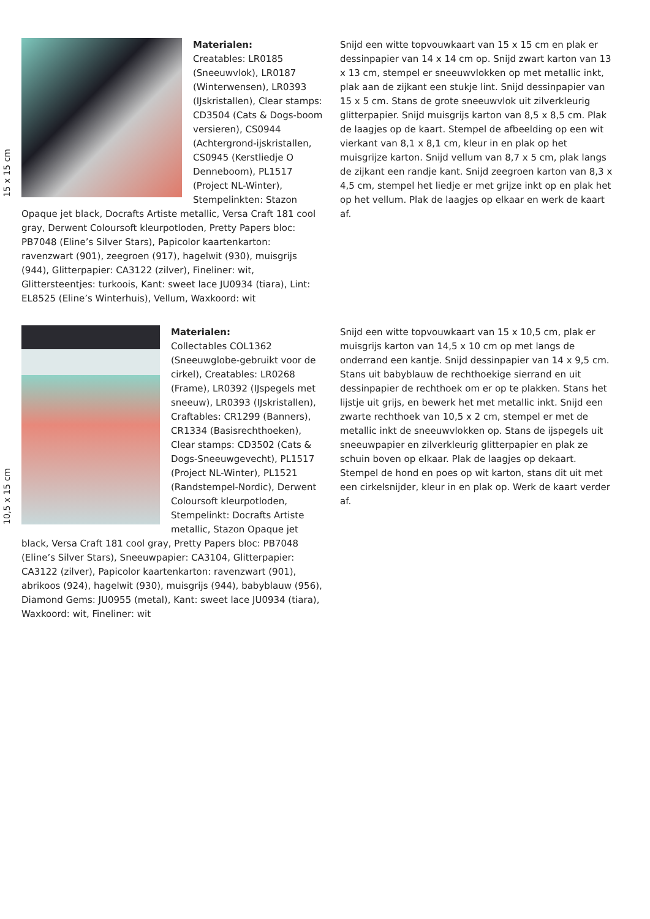15 x 15 cm
Materialen:
Creatables: LR0185 (Sneeuwvlok), LR0187 (Winterwensen), LR0393 (IJskristallen), Clear stamps: CD3504 (Cats & Dogs-boom versieren), CS0944 (Achtergrond-ijskristallen, CS0945 (Kerstliedje O Denneboom), PL1517 (Project NL-Winter), Stempelinkten: Stazon Opaque jet black, Docrafts Artiste metallic, Versa Craft 181 cool gray, Derwent Coloursoft kleurpotloden, Pretty Papers bloc: PB7048 (Eline’s Silver Stars), Papicolor kaartenkarton: ravenzwart (901), zeegroen (917), hagelwit (930), muisgrijs (944), Glitterpapier: CA3122 (zilver), Fineliner: wit, Glittersteentjes: turkoois, Kant: sweet lace JU0934 (tiara), Lint: EL8525 (Eline’s Winterhuis), Vellum, Waxkoord: wit
Snijd een witte topvouwkaart van 15 x 15 cm en plak er dessinpapier van 14 x 14 cm op. Snijd zwart karton van 13 x 13 cm, stempel er sneeuwvlokken op met metallic inkt, plak aan de zijkant een stukje lint. Snijd dessinpapier van 15 x 5 cm. Stans de grote sneeuwvlok uit zilverkleurig glitterpapier. Snijd muisgrijs karton van 8,5 x 8,5 cm. Plak de laagjes op de kaart. Stempel de afbeelding op een wit vierkant van 8,1 x 8,1 cm, kleur in en plak op het muisgrijze karton. Snijd vellum van 8,7 x 5 cm, plak langs de zijkant een randje kant. Snijd zeegroen karton van 8,3 x 4,5 cm, stempel het liedje er met grijze inkt op en plak het op het vellum. Plak de laagjes op elkaar en werk de kaart af.
10,5 x 15 cm
Materialen:
Collectables COL1362 (Sneeuwglobe-gebruikt voor de cirkel), Creatables: LR0268 (Frame), LR0392 (IJspegels met sneeuw), LR0393 (IJskristallen), Craftables: CR1299 (Banners), CR1334 (Basisrechthoeken), Clear stamps: CD3502 (Cats & Dogs-Sneeuwgevecht), PL1517 (Project NL-Winter), PL1521 (Randstempel-Nordic), Derwent Coloursoft kleurpotloden, Stempelinkt: Docrafts Artiste metallic, Stazon Opaque jet black, Versa Craft 181 cool gray, Pretty Papers bloc: PB7048 (Eline’s Silver Stars), Sneeuwpapier: CA3104, Glitterpapier: CA3122 (zilver), Papicolor kaartenkarton: ravenzwart (901), abrikoos (924), hagelwit (930), muisgrijs (944), babyblauw (956), Diamond Gems: JU0955 (metal), Kant: sweet lace JU0934 (tiara), Waxkoord: wit, Fineliner: wit
Snijd een witte topvouwkaart van 15 x 10,5 cm, plak er muisgrijs karton van 14,5 x 10 cm op met langs de onderrand een kantje. Snijd dessinpapier van 14 x 9,5 cm. Stans uit babyblauw de rechthoekige sierrand en uit dessinpapier de rechthoek om er op te plakken. Stans het lijstje uit grijs, en bewerk het met metallic inkt. Snijd een zwarte rechthoek van 10,5 x 2 cm, stempel er met de metallic inkt de sneeuwvlokken op. Stans de ijspegels uit sneeuwpapier en zilverkleurig glitterpapier en plak ze schuin boven op elkaar. Plak de laagjes op dekaart. Stempel de hond en poes op wit karton, stans dit uit met een cirkelsnijder, kleur in en plak op. Werk de kaart verder af.